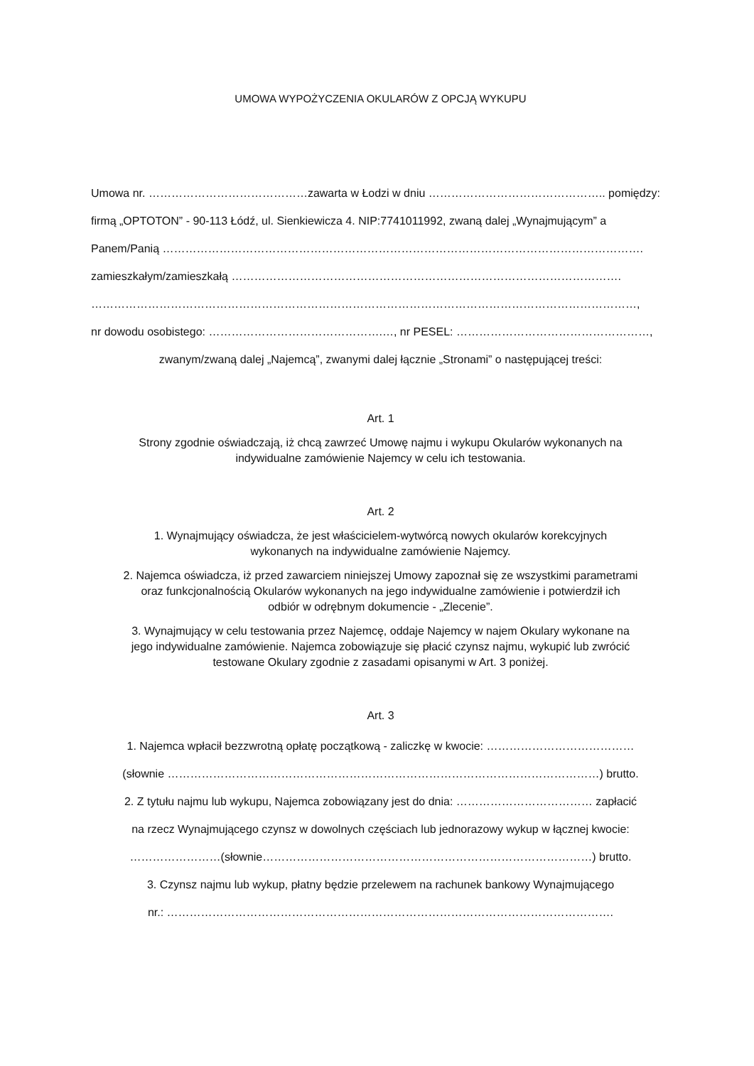UMOWA WYPOŻYCZENIA OKULARÓW Z OPCJĄ WYKUPU
Umowa nr. ……………………………………zawarta w Łodzi w dniu ……………………………………….. pomiędzy:
firmą „OPTOTON” - 90-113 Łódź, ul. Sienkiewicza 4. NIP:7741011992, zwaną dalej „Wynajmującym” a
Panem/Panią ……………………………………………………………………………………………………………….
zamieszkałym/zamieszkałą ………………………………………………………………………………………….
………………………………………………………………………………………………………………………………,
nr dowodu osobistego: ……………………………………….…, nr PESEL: ……………………………………………,
zwanym/zwaną dalej „Najemcą”, zwanymi dalej łącznie „Stronami” o następującej treści:
Art. 1
Strony zgodnie oświadczają, iż chcą zawrzeć Umowę najmu i wykupu Okularów wykonanych na
indywidualne zamówienie Najemcy w celu ich testowania.
Art. 2
1. Wynajmujący oświadcza, że jest właścicielem-wytwórcą nowych okularów korekcyjnych
wykonanych na indywidualne zamówienie Najemcy.
2. Najemca oświadcza, iż przed zawarciem niniejszej Umowy zapoznał się ze wszystkimi parametrami
oraz funkcjonalnością Okularów wykonanych na jego indywidualne zamówienie i potwierdził ich
odbiór w odrębnym dokumencie - „Zlecenie”.
3. Wynajmujący w celu testowania przez Najemcę, oddaje Najemcy w najem Okulary wykonane na
jego indywidualne zamówienie. Najemca zobowiązuje się płacić czynsz najmu, wykupić lub zwrócić
testowane Okulary zgodnie z zasadami opisanymi w Art. 3 poniżej.
Art. 3
1. Najemca wpłacił bezzwrotną opłatę początkową - zaliczkę w kwocie: …………………………………
(słownie ……………………………………………………………………………………………………) brutto.
2. Z tytułu najmu lub wykupu, Najemca zobowiązany jest do dnia: ……………………………… zapłacić
na rzecz Wynajmującego czynsz w dowolnych częściach lub jednorazowy wykup w łącznej kwocie:
……………………(słownie……………………………………………………………………………) brutto.
3. Czynsz najmu lub wykup, płatny będzie przelewem na rachunek bankowy Wynajmującego
nr.: ……………………………………………………………………………………………………….